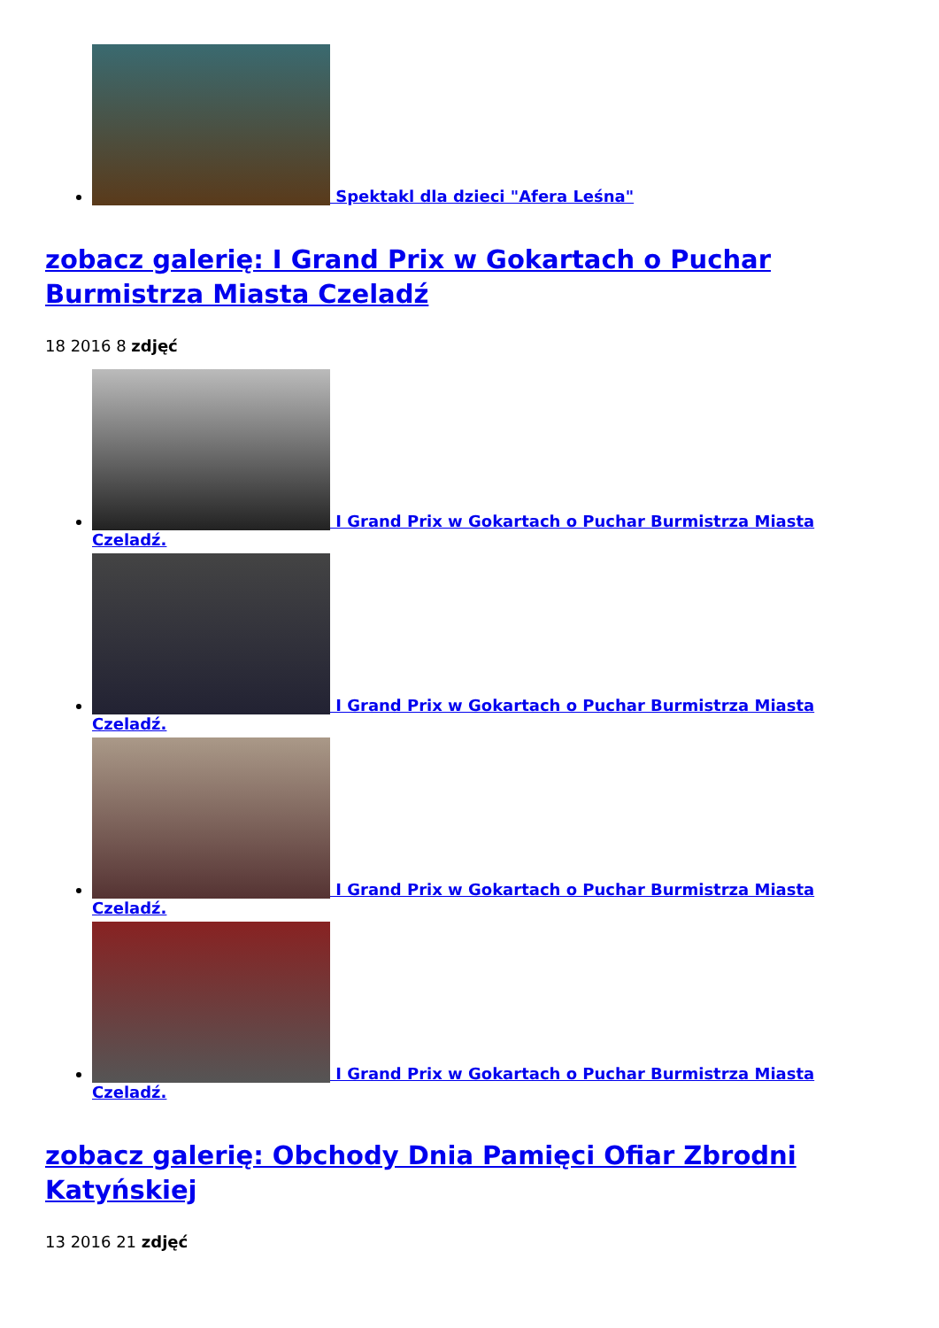Spektakl dla dzieci "Afera Leśna"
zobacz galerię: I Grand Prix w Gokartach o Puchar Burmistrza Miasta Czeladź
18 2016 8 zdjęć
I Grand Prix w Gokartach o Puchar Burmistrza Miasta Czeladź.
I Grand Prix w Gokartach o Puchar Burmistrza Miasta Czeladź.
I Grand Prix w Gokartach o Puchar Burmistrza Miasta Czeladź.
I Grand Prix w Gokartach o Puchar Burmistrza Miasta Czeladź.
zobacz galerię: Obchody Dnia Pamięci Ofiar Zbrodni Katyńskiej
13 2016 21 zdjęć